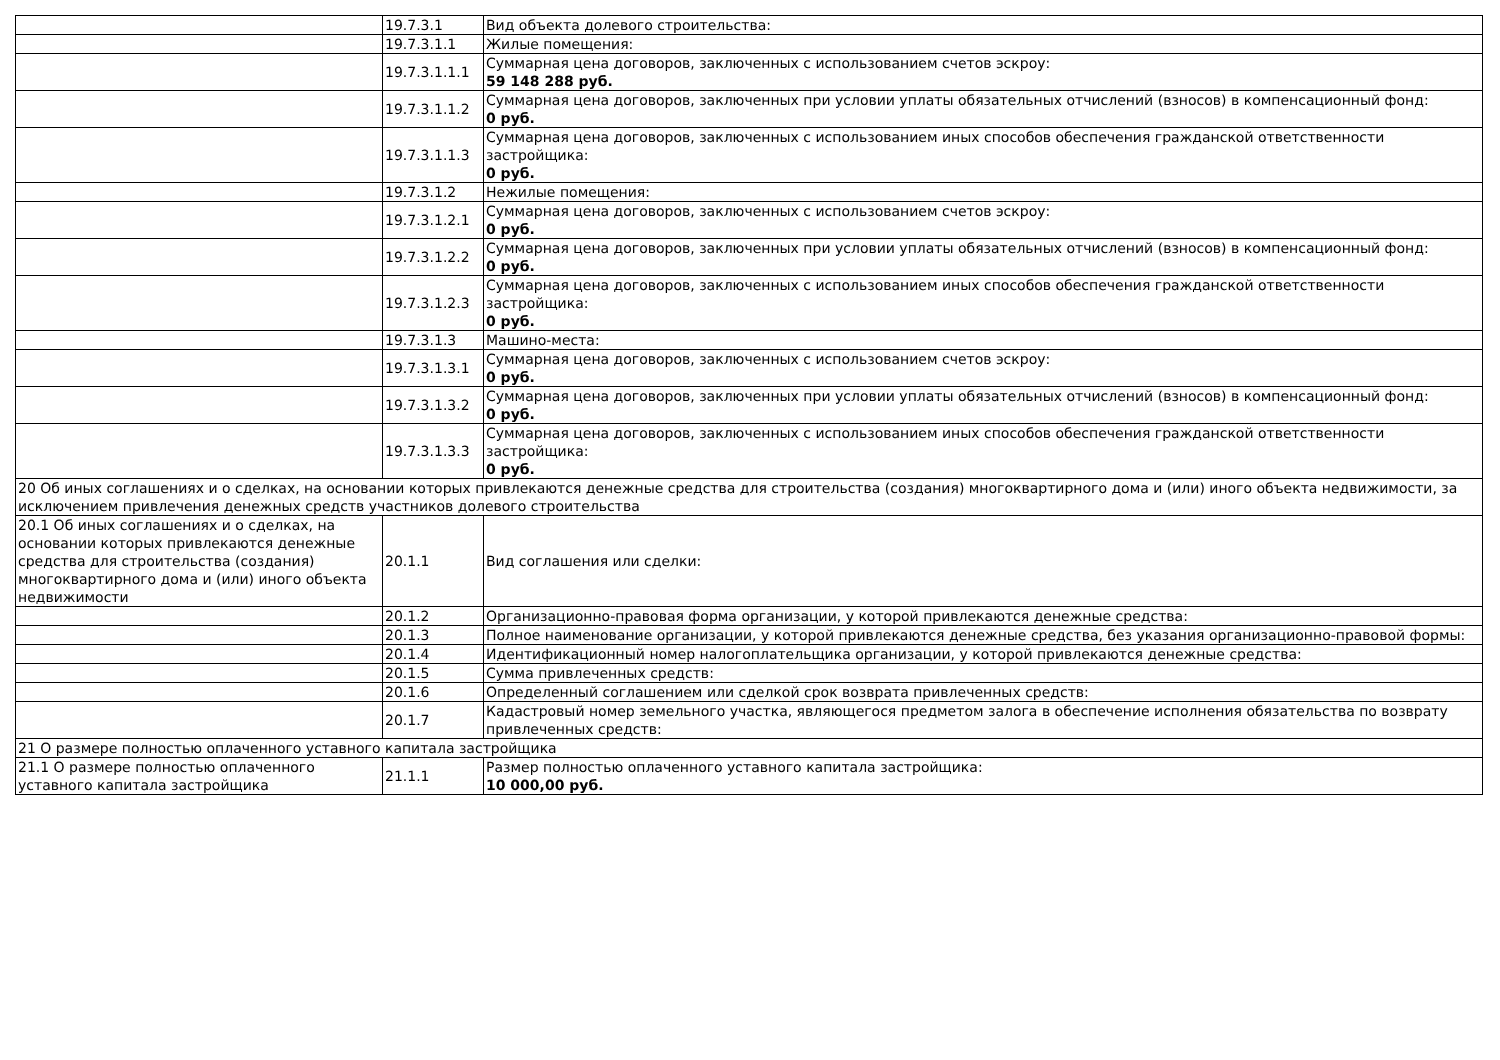| | 19.7.3.1 | Вид объекта долевого строительства: |
| | 19.7.3.1.1 | Жилые помещения: |
| | 19.7.3.1.1.1 | Суммарная цена договоров, заключенных с использованием счетов эскроу: 59 148 288 руб. |
| | 19.7.3.1.1.2 | Суммарная цена договоров, заключенных при условии уплаты обязательных отчислений (взносов) в компенсационный фонд: 0 руб. |
| | 19.7.3.1.1.3 | Суммарная цена договоров, заключенных с использованием иных способов обеспечения гражданской ответственности застройщика: 0 руб. |
| | 19.7.3.1.2 | Нежилые помещения: |
| | 19.7.3.1.2.1 | Суммарная цена договоров, заключенных с использованием счетов эскроу: 0 руб. |
| | 19.7.3.1.2.2 | Суммарная цена договоров, заключенных при условии уплаты обязательных отчислений (взносов) в компенсационный фонд: 0 руб. |
| | 19.7.3.1.2.3 | Суммарная цена договоров, заключенных с использованием иных способов обеспечения гражданской ответственности застройщика: 0 руб. |
| | 19.7.3.1.3 | Машино-места: |
| | 19.7.3.1.3.1 | Суммарная цена договоров, заключенных с использованием счетов эскроу: 0 руб. |
| | 19.7.3.1.3.2 | Суммарная цена договоров, заключенных при условии уплаты обязательных отчислений (взносов) в компенсационный фонд: 0 руб. |
| | 19.7.3.1.3.3 | Суммарная цена договоров, заключенных с использованием иных способов обеспечения гражданской ответственности застройщика: 0 руб. |
| 20 Об иных соглашениях и о сделках, на основании которых привлекаются денежные средства для строительства (создания) многоквартирного дома и (или) иного объекта недвижимости, за исключением привлечения денежных средств участников долевого строительства | | |
| 20.1 Об иных соглашениях и о сделках, на основании которых привлекаются денежные средства для строительства (создания) многоквартирного дома и (или) иного объекта недвижимости | 20.1.1 | Вид соглашения или сделки: |
| | 20.1.2 | Организационно-правовая форма организации, у которой привлекаются денежные средства: |
| | 20.1.3 | Полное наименование организации, у которой привлекаются денежные средства, без указания организационно-правовой формы: |
| | 20.1.4 | Идентификационный номер налогоплательщика организации, у которой привлекаются денежные средства: |
| | 20.1.5 | Сумма привлеченных средств: |
| | 20.1.6 | Определенный соглашением или сделкой срок возврата привлеченных средств: |
| | 20.1.7 | Кадастровый номер земельного участка, являющегося предметом залога в обеспечение исполнения обязательства по возврату привлеченных средств: |
| 21 О размере полностью оплаченного уставного капитала застройщика | | |
| 21.1 О размере полностью оплаченного уставного капитала застройщика | 21.1.1 | Размер полностью оплаченного уставного капитала застройщика: 10 000,00 руб. |